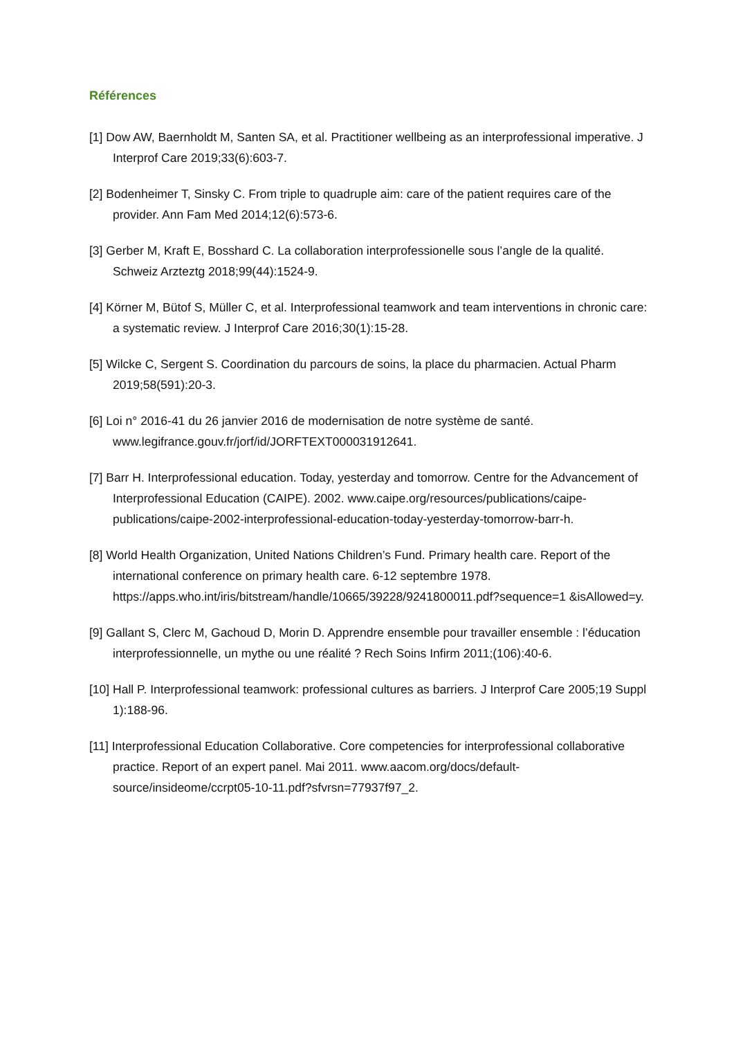Références
[1] Dow AW, Baernholdt M, Santen SA, et al. Practitioner wellbeing as an interprofessional imperative. J Interprof Care 2019;33(6):603-7.
[2] Bodenheimer T, Sinsky C. From triple to quadruple aim: care of the patient requires care of the provider. Ann Fam Med 2014;12(6):573-6.
[3] Gerber M, Kraft E, Bosshard C. La collaboration interprofessionelle sous l’angle de la qualité. Schweiz Arzteztg 2018;99(44):1524-9.
[4] Körner M, Bütof S, Müller C, et al. Interprofessional teamwork and team interventions in chronic care: a systematic review. J Interprof Care 2016;30(1):15-28.
[5] Wilcke C, Sergent S. Coordination du parcours de soins, la place du pharmacien. Actual Pharm 2019;58(591):20-3.
[6] Loi n° 2016-41 du 26 janvier 2016 de modernisation de notre système de santé. www.legifrance.gouv.fr/jorf/id/JORFTEXT000031912641.
[7] Barr H. Interprofessional education. Today, yesterday and tomorrow. Centre for the Advancement of Interprofessional Education (CAIPE). 2002. www.caipe.org/resources/publications/caipe-publications/caipe-2002-interprofessional-education-today-yesterday-tomorrow-barr-h.
[8] World Health Organization, United Nations Children’s Fund. Primary health care. Report of the international conference on primary health care. 6-12 septembre 1978. https://apps.who.int/iris/bitstream/handle/10665/39228/9241800011.pdf?sequence=1 &isAllowed=y.
[9] Gallant S, Clerc M, Gachoud D, Morin D. Apprendre ensemble pour travailler ensemble : l’éducation interprofessionnelle, un mythe ou une réalité ? Rech Soins Infirm 2011;(106):40-6.
[10] Hall P. Interprofessional teamwork: professional cultures as barriers. J Interprof Care 2005;19 Suppl 1):188-96.
[11] Interprofessional Education Collaborative. Core competencies for interprofessional collaborative practice. Report of an expert panel. Mai 2011. www.aacom.org/docs/default-source/insideome/ccrpt05-10-11.pdf?sfvrsn=77937f97_2.